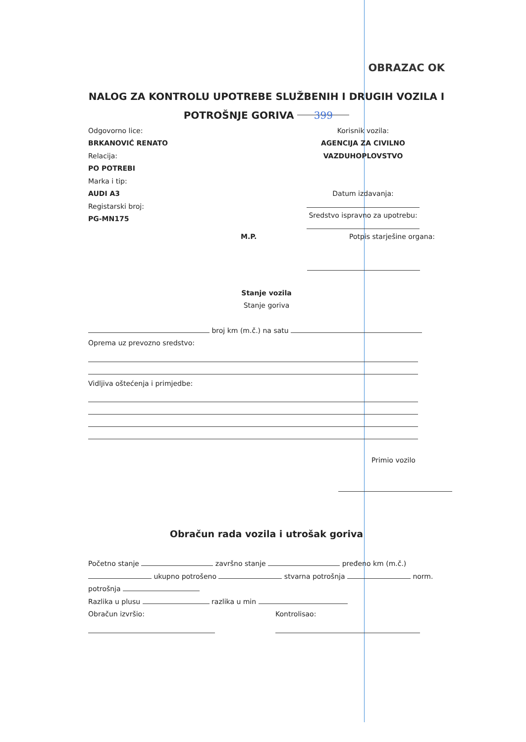OBRAZAC OK
NALOG ZA KONTROLU UPOTREBE SLUŽBENIH I DRUGIH VOZILA I
POTROŠNJE GORIVA 399
Odgovorno lice:
BRKANOVIĆ RENATO
Relacija:
PO POTREBI
Marka i tip:
AUDI A3
Registarski broj:
PG-MN175
Korisnik vozila:
AGENCIJA ZA CIVILNO VAZDUHOPLOVSTVO
Datum izdavanja:
Sredstvo ispravno za upotrebu:
M.P. Potpis starješine organa:
Stanje vozila
Stanje goriva
broj km (m.č.) na satu
Oprema uz prevozno sredstvo:
Vidljiva oštećenja i primjedbe:
Primio vozilo
Obračun rada vozila i utrošak goriva
Početno stanje završno stanje pređeno km (m.č.)
ukupno potrošeno stvarna potrošnja norm.
potrošnja
Razlika u plusu razlika u min
Obračun izvršio: Kontrolisao: